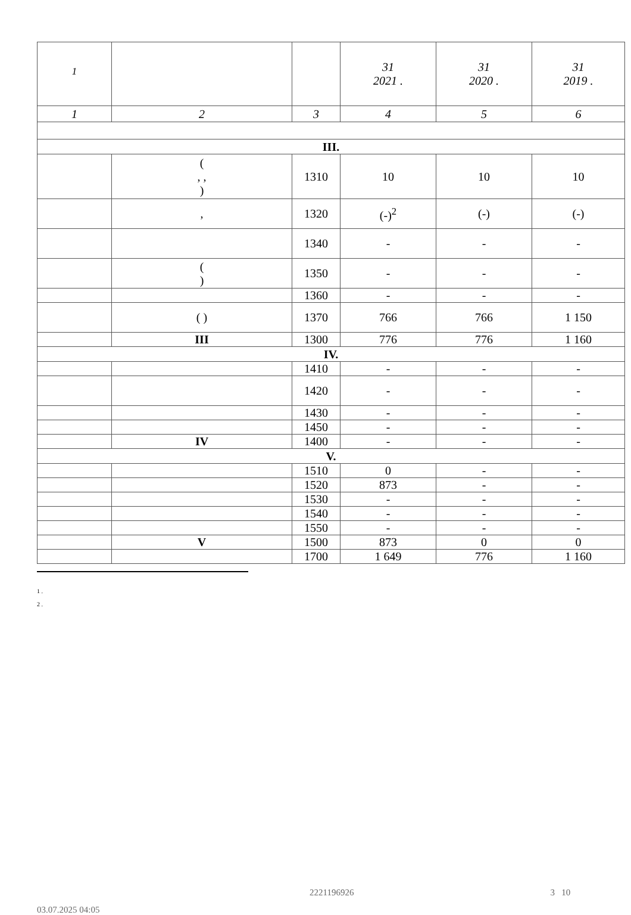| <sup>1</sup> | | | 31 2021 . | 31 2020 . | 31 2019 . |
| 1 | 2 | 3 | 4 | 5 | 6 |
| III. | | | | | |
| | ( , , ) | 1310 | 10 | 10 | 10 |
| | , | 1320 | (-)<sup>2</sup> | (-) | (-) |
| | | 1340 | - | - | - |
| | ( ) | 1350 | - | - | - |
| | | 1360 | - | - | - |
| | ( ) | 1370 | 766 | 766 | 1 150 |
| | III | 1300 | 776 | 776 | 1 160 |
| IV. | | | | | |
| | | 1410 | - | - | - |
| | | 1420 | - | - | - |
| | | 1430 | - | - | - |
| | | 1450 | - | - | - |
| | IV | 1400 | - | - | - |
| V. | | | | | |
| | | 1510 | 0 | - | - |
| | | 1520 | 873 | - | - |
| | | 1530 | - | - | - |
| | | 1540 | - | - | - |
| | | 1550 | - | - | - |
| | V | 1500 | 873 | 0 | 0 |
| | | 1700 | 1 649 | 776 | 1 160 |
1 .
2 .
2221196926 3 10
03.07.2025 04:05